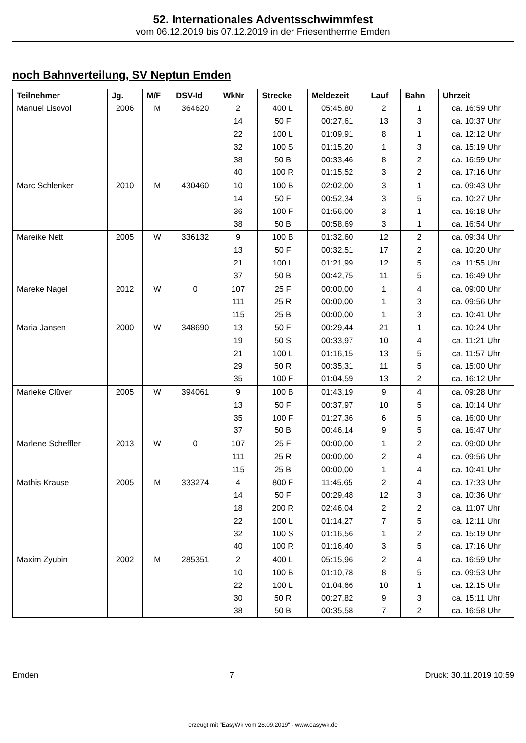52. Internationales Adventsschwimmfest
vom 06.12.2019 bis 07.12.2019 in der Friesentherme Emden
noch Bahnverteilung, SV Neptun Emden
| Teilnehmer | Jg. | M/F | DSV-Id | WkNr | Strecke | Meldezeit | Lauf | Bahn | Uhrzeit |
| --- | --- | --- | --- | --- | --- | --- | --- | --- | --- |
| Manuel Lisovol | 2006 | M | 364620 | 2 | 400 L | 05:45,80 | 2 | 1 | ca. 16:59 Uhr |
| | | | | 14 | 50 F | 00:27,61 | 13 | 3 | ca. 10:37 Uhr |
| | | | | 22 | 100 L | 01:09,91 | 8 | 1 | ca. 12:12 Uhr |
| | | | | 32 | 100 S | 01:15,20 | 1 | 3 | ca. 15:19 Uhr |
| | | | | 38 | 50 B | 00:33,46 | 8 | 2 | ca. 16:59 Uhr |
| | | | | 40 | 100 R | 01:15,52 | 3 | 2 | ca. 17:16 Uhr |
| Marc Schlenker | 2010 | M | 430460 | 10 | 100 B | 02:02,00 | 3 | 1 | ca. 09:43 Uhr |
| | | | | 14 | 50 F | 00:52,34 | 3 | 5 | ca. 10:27 Uhr |
| | | | | 36 | 100 F | 01:56,00 | 3 | 1 | ca. 16:18 Uhr |
| | | | | 38 | 50 B | 00:58,69 | 3 | 1 | ca. 16:54 Uhr |
| Mareike Nett | 2005 | W | 336132 | 9 | 100 B | 01:32,60 | 12 | 2 | ca. 09:34 Uhr |
| | | | | 13 | 50 F | 00:32,51 | 17 | 2 | ca. 10:20 Uhr |
| | | | | 21 | 100 L | 01:21,99 | 12 | 5 | ca. 11:55 Uhr |
| | | | | 37 | 50 B | 00:42,75 | 11 | 5 | ca. 16:49 Uhr |
| Mareke Nagel | 2012 | W | 0 | 107 | 25 F | 00:00,00 | 1 | 4 | ca. 09:00 Uhr |
| | | | | 111 | 25 R | 00:00,00 | 1 | 3 | ca. 09:56 Uhr |
| | | | | 115 | 25 B | 00:00,00 | 1 | 3 | ca. 10:41 Uhr |
| Maria Jansen | 2000 | W | 348690 | 13 | 50 F | 00:29,44 | 21 | 1 | ca. 10:24 Uhr |
| | | | | 19 | 50 S | 00:33,97 | 10 | 4 | ca. 11:21 Uhr |
| | | | | 21 | 100 L | 01:16,15 | 13 | 5 | ca. 11:57 Uhr |
| | | | | 29 | 50 R | 00:35,31 | 11 | 5 | ca. 15:00 Uhr |
| | | | | 35 | 100 F | 01:04,59 | 13 | 2 | ca. 16:12 Uhr |
| Marieke Clüver | 2005 | W | 394061 | 9 | 100 B | 01:43,19 | 9 | 4 | ca. 09:28 Uhr |
| | | | | 13 | 50 F | 00:37,97 | 10 | 5 | ca. 10:14 Uhr |
| | | | | 35 | 100 F | 01:27,36 | 6 | 5 | ca. 16:00 Uhr |
| | | | | 37 | 50 B | 00:46,14 | 9 | 5 | ca. 16:47 Uhr |
| Marlene Scheffler | 2013 | W | 0 | 107 | 25 F | 00:00,00 | 1 | 2 | ca. 09:00 Uhr |
| | | | | 111 | 25 R | 00:00,00 | 2 | 4 | ca. 09:56 Uhr |
| | | | | 115 | 25 B | 00:00,00 | 1 | 4 | ca. 10:41 Uhr |
| Mathis Krause | 2005 | M | 333274 | 4 | 800 F | 11:45,65 | 2 | 4 | ca. 17:33 Uhr |
| | | | | 14 | 50 F | 00:29,48 | 12 | 3 | ca. 10:36 Uhr |
| | | | | 18 | 200 R | 02:46,04 | 2 | 2 | ca. 11:07 Uhr |
| | | | | 22 | 100 L | 01:14,27 | 7 | 5 | ca. 12:11 Uhr |
| | | | | 32 | 100 S | 01:16,56 | 1 | 2 | ca. 15:19 Uhr |
| | | | | 40 | 100 R | 01:16,40 | 3 | 5 | ca. 17:16 Uhr |
| Maxim Zyubin | 2002 | M | 285351 | 2 | 400 L | 05:15,96 | 2 | 4 | ca. 16:59 Uhr |
| | | | | 10 | 100 B | 01:10,78 | 8 | 5 | ca. 09:53 Uhr |
| | | | | 22 | 100 L | 01:04,66 | 10 | 1 | ca. 12:15 Uhr |
| | | | | 30 | 50 R | 00:27,82 | 9 | 3 | ca. 15:11 Uhr |
| | | | | 38 | 50 B | 00:35,58 | 7 | 2 | ca. 16:58 Uhr |
Emden 7 Druck: 30.11.2019 10:59
erzeugt mit "EasyWk vom 28.09.2019" - www.easywk.de